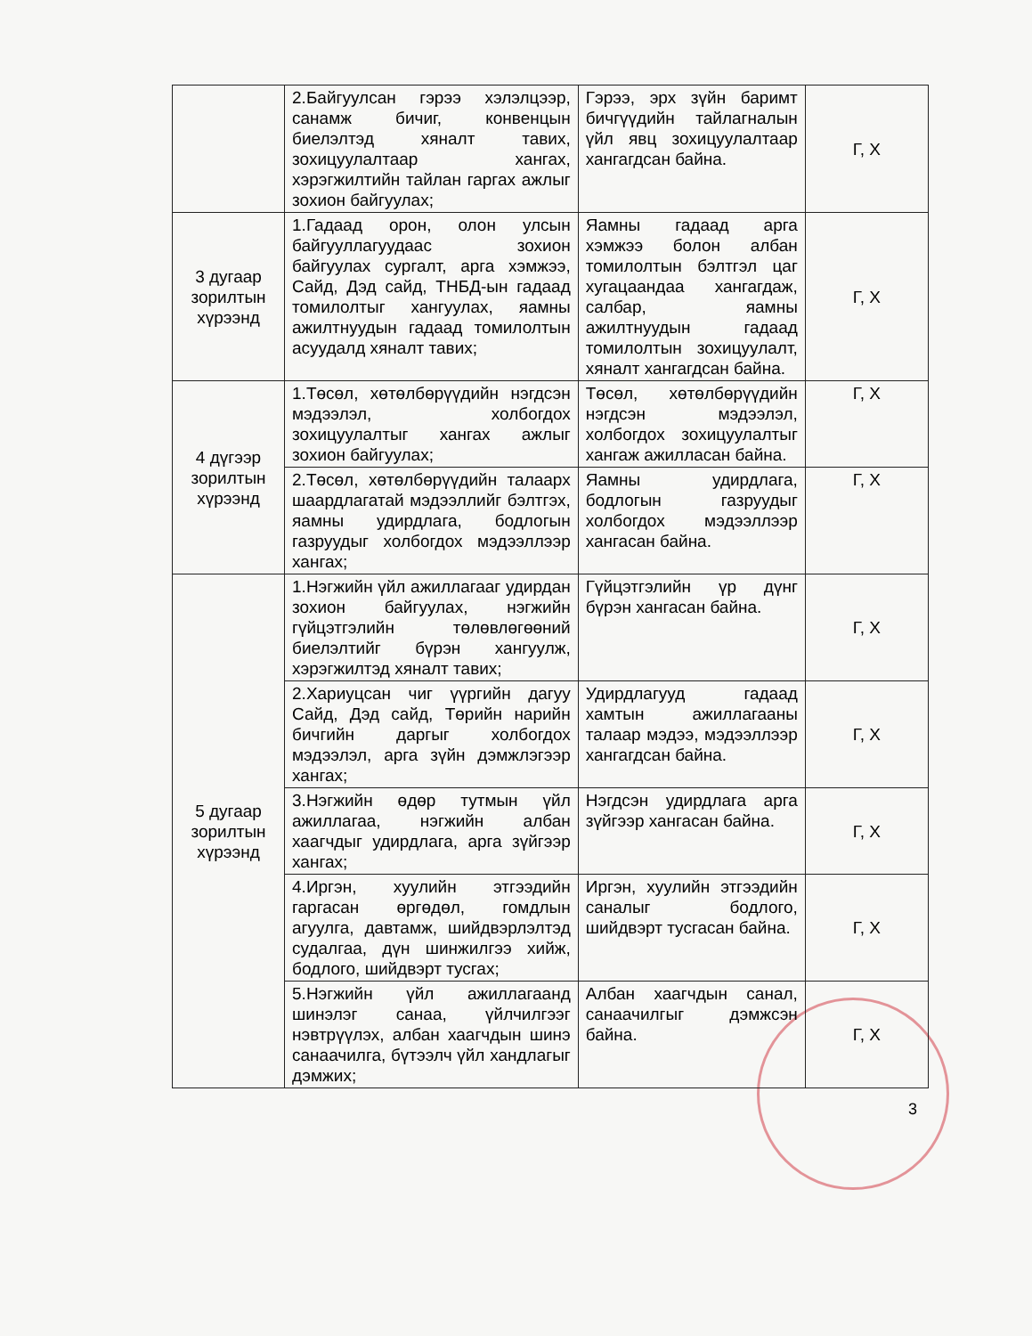| | 2.Байгуулсан гэрээ хэлэлцээр, санамж бичиг, конвенцын биелэлтэд хяналт тавих, зохицуулалтаар хангах, хэрэгжилтийн тайлан гаргах ажлыг зохион байгуулах; | Гэрээ, эрх зүйн баримт бичгүүдийн тайлагналын үйл явц зохицуулалтаар хангагдсан байна. | Г, Х |
| 3 дугаар зорилтын хүрээнд | 1.Гадаад орон, олон улсын байгууллагуудаас зохион байгуулах сургалт, арга хэмжээ, Сайд, Дэд сайд, ТНБД-ын гадаад томилолтыг хангуулах, яамны ажилтнуудын гадаад томилолтын асуудалд хяналт тавих; | Яамны гадаад арга хэмжээ болон албан томилолтын бэлтгэл цаг хугацаандаа хангагдаж, салбар, яамны ажилтнуудын гадаад томилолтын зохицуулалт, хяналт хангагдсан байна. | Г, Х |
| 4 дүгээр зорилтын хүрээнд | 1.Төсөл, хөтөлбөрүүдийн нэгдсэн мэдээлэл, холбогдох зохицуулалтыг хангах ажлыг зохион байгуулах; | Төсөл, хөтөлбөрүүдийн нэгдсэн мэдээлэл, холбогдох зохицуулалтыг хангаж ажилласан байна. | Г, Х |
| | 2.Төсөл, хөтөлбөрүүдийн талаарх шаардлагатай мэдээллийг бэлтгэх, яамны удирдлага, бодлогын газруудыг холбогдох мэдээллээр хангах; | Яамны удирдлага, бодлогын газруудыг холбогдох мэдээллээр хангасан байна. | Г, Х |
| 5 дугаар зорилтын хүрээнд | 1.Нэгжийн үйл ажиллагааг удирдан зохион байгуулах, нэгжийн гүйцэтгэлийн төлөвлөгөөний биелэлтийг бүрэн хангуулж, хэрэгжилтэд хяналт тавих; | Гүйцэтгэлийн үр дүнг бүрэн хангасан байна. | Г, Х |
| | 2.Хариуцсан чиг үүргийн дагуу Сайд, Дэд сайд, Төрийн нарийн бичгийн даргыг холбогдох мэдээлэл, арга зүйн дэмжлэгээр хангах; | Удирдлагууд гадаад хамтын ажиллагааны талаар мэдээ, мэдээллээр хангагдсан байна. | Г, Х |
| | 3.Нэгжийн өдөр тутмын үйл ажиллагаа, нэгжийн албан хаагчдыг удирдлага, арга зүйгээр хангах; | Нэгдсэн удирдлага арга зүйгээр хангасан байна. | Г, Х |
| | 4.Иргэн, хуулийн этгээдийн гаргасан өргөдөл, гомдлын агуулга, давтамж, шийдвэрлэлтэд судалгаа, дүн шинжилгээ хийж, бодлого, шийдвэрт тусгах; | Иргэн, хуулийн этгээдийн саналыг бодлого, шийдвэрт тусгасан байна. | Г, Х |
| | 5.Нэгжийн үйл ажиллагаанд шинэлэг санаа, үйлчилгээг нэвтрүүлэх, албан хаагчдын шинэ санаачилга, бүтээлч үйл хандлагыг дэмжих; | Албан хаагчдын санал, санаачилгыг дэмжсэн байна. | Г, Х |
3